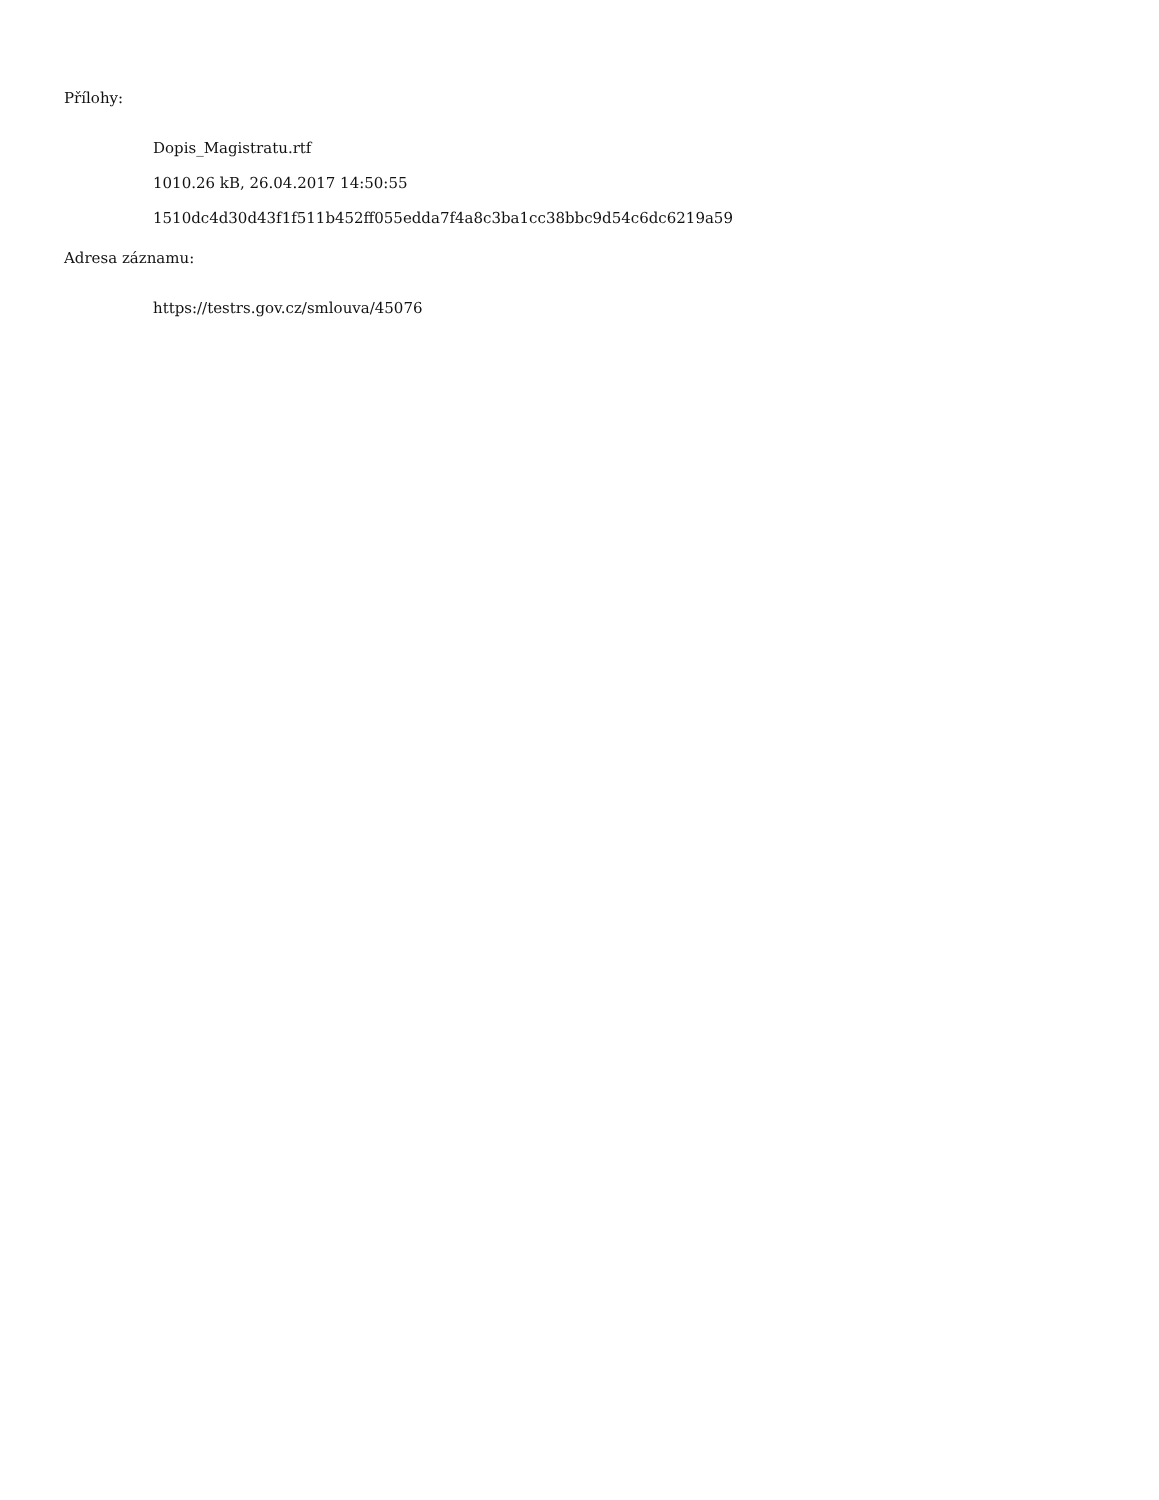Přílohy:
Dopis_Magistratu.rtf
1010.26 kB, 26.04.2017 14:50:55
1510dc4d30d43f1f511b452ff055edda7f4a8c3ba1cc38bbc9d54c6dc6219a59
Adresa záznamu:
https://testrs.gov.cz/smlouva/45076